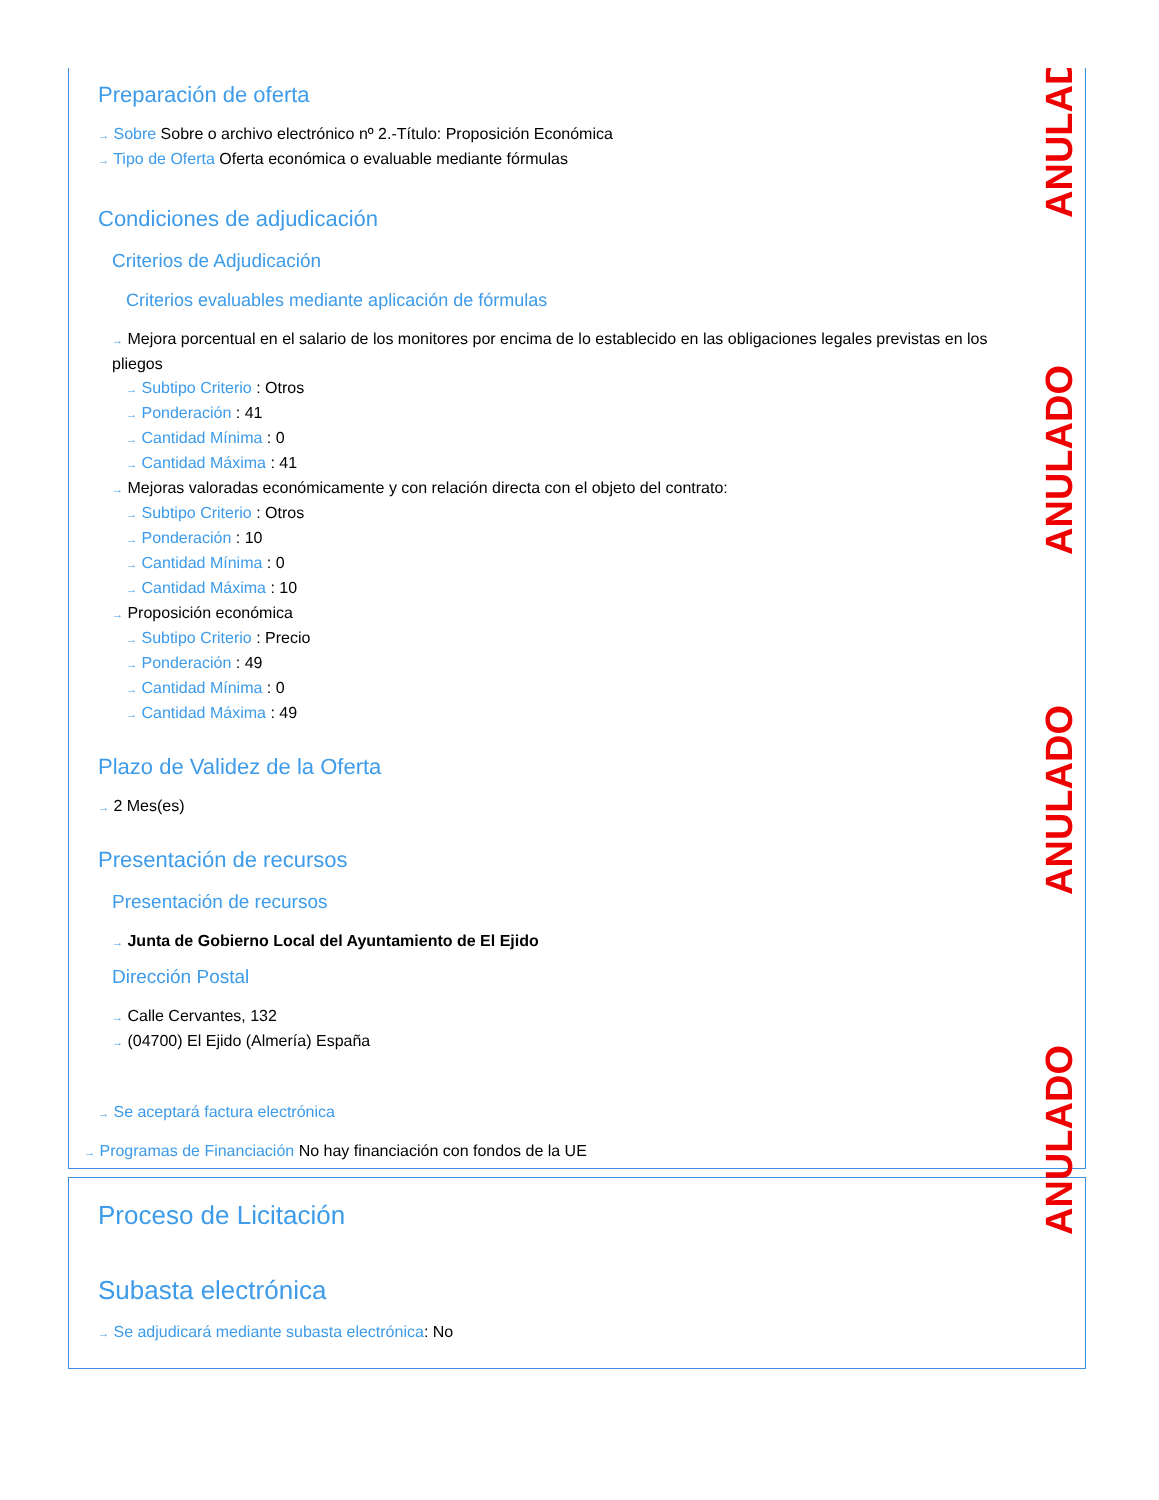Preparación de oferta
→ Sobre Sobre o archivo electrónico nº 2.-Título: Proposición Económica
→ Tipo de Oferta Oferta económica o evaluable mediante fórmulas
Condiciones de adjudicación
Criterios de Adjudicación
Criterios evaluables mediante aplicación de fórmulas
→ Mejora porcentual en el salario de los monitores por encima de lo establecido en las obligaciones legales previstas en los pliegos
→ Subtipo Criterio : Otros
→ Ponderación : 41
→ Cantidad Mínima : 0
→ Cantidad Máxima : 41
→ Mejoras valoradas económicamente y con relación directa con el objeto del contrato:
→ Subtipo Criterio : Otros
→ Ponderación : 10
→ Cantidad Mínima : 0
→ Cantidad Máxima : 10
→ Proposición económica
→ Subtipo Criterio : Precio
→ Ponderación : 49
→ Cantidad Mínima : 0
→ Cantidad Máxima : 49
Plazo de Validez de la Oferta
→ 2 Mes(es)
Presentación de recursos
Presentación de recursos
→ Junta de Gobierno Local del Ayuntamiento de El Ejido
Dirección Postal
→ Calle Cervantes, 132
→ (04700) El Ejido (Almería) España
→ Se aceptará factura electrónica
→ Programas de Financiación No hay financiación con fondos de la UE
Proceso de Licitación
Subasta electrónica
→ Se adjudicará mediante subasta electrónica: No
ANULADO
ANULADO
ANULADO
ANULADO